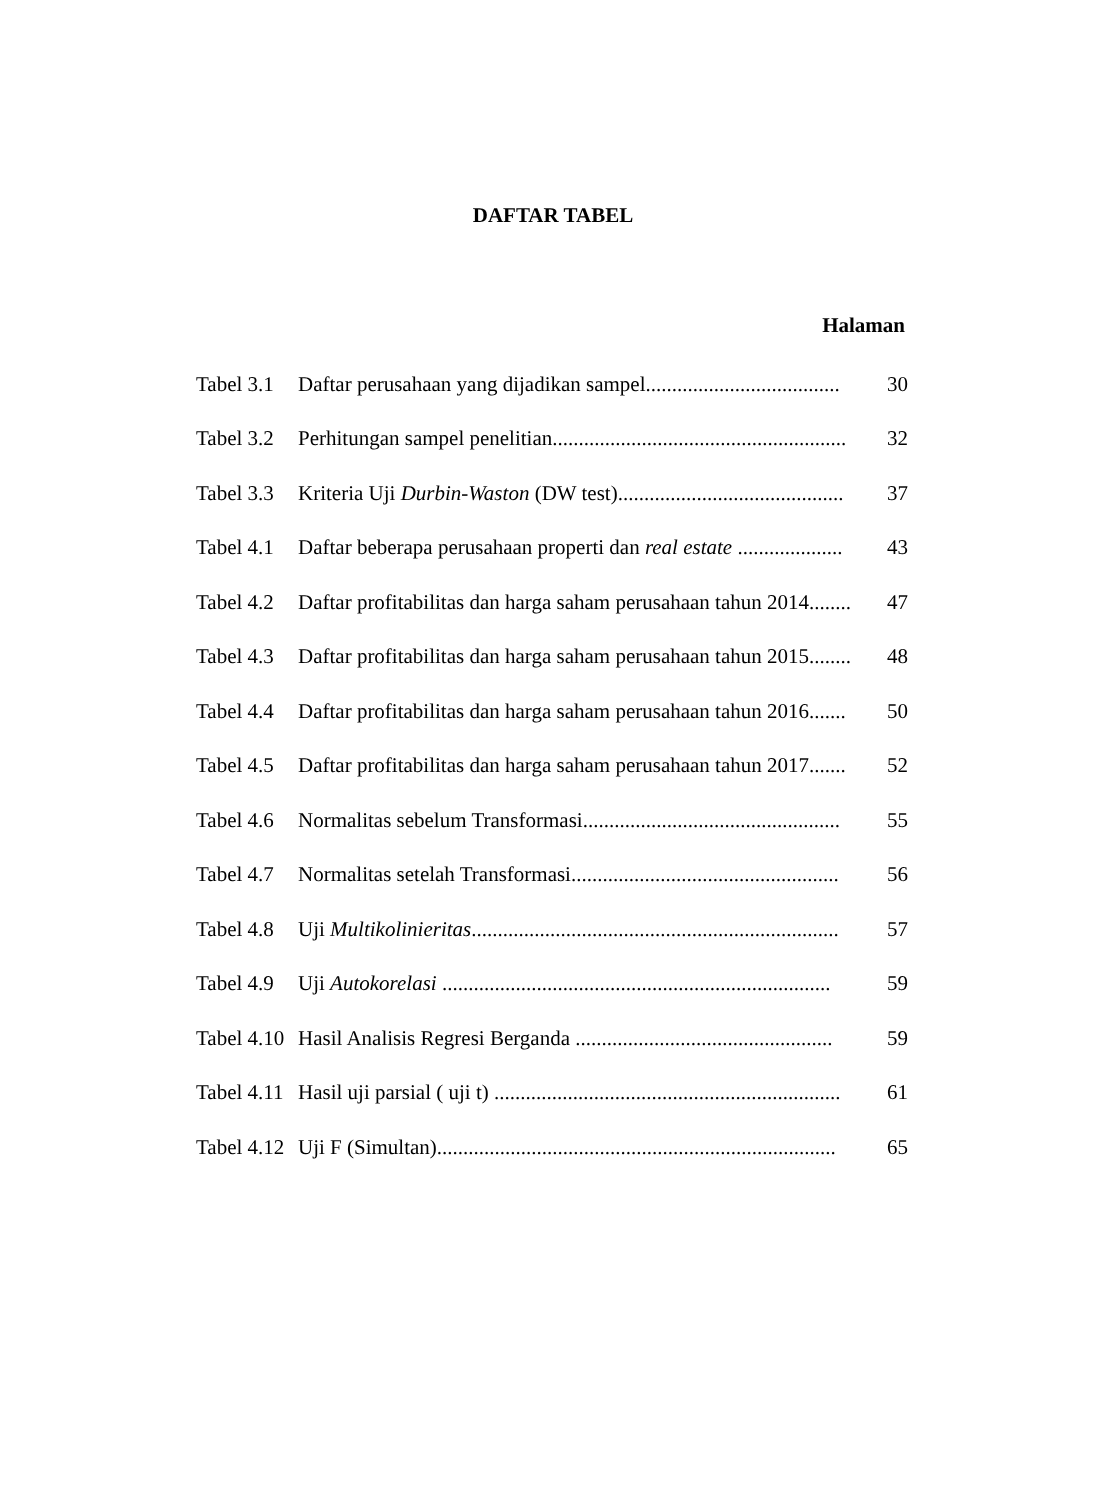DAFTAR TABEL
Halaman
| Tabel 3.1 | Daftar perusahaan yang dijadikan sampel..................................... | 30 |
| Tabel 3.2 | Perhitungan sampel penelitian........................................................ | 32 |
| Tabel 3.3 | Kriteria Uji Durbin-Waston (DW test)........................................... | 37 |
| Tabel 4.1 | Daftar beberapa perusahaan properti dan real estate .................... | 43 |
| Tabel 4.2 | Daftar profitabilitas dan harga saham perusahaan tahun 2014........ | 47 |
| Tabel 4.3 | Daftar profitabilitas dan harga saham perusahaan tahun 2015........ | 48 |
| Tabel 4.4 | Daftar profitabilitas dan harga saham perusahaan tahun 2016....... | 50 |
| Tabel 4.5 | Daftar profitabilitas dan harga saham perusahaan tahun 2017....... | 52 |
| Tabel 4.6 | Normalitas sebelum Transformasi................................................. | 55 |
| Tabel 4.7 | Normalitas setelah Transformasi................................................... | 56 |
| Tabel 4.8 | Uji Multikolinieritas ...................................................................... | 57 |
| Tabel 4.9 | Uji Autokorelasi .......................................................................... | 59 |
| Tabel 4.10 | Hasil Analisis Regresi Berganda ................................................. | 59 |
| Tabel 4.11 | Hasil uji parsial ( uji t) .................................................................. | 61 |
| Tabel 4.12 | Uji F (Simultan)............................................................................ | 65 |